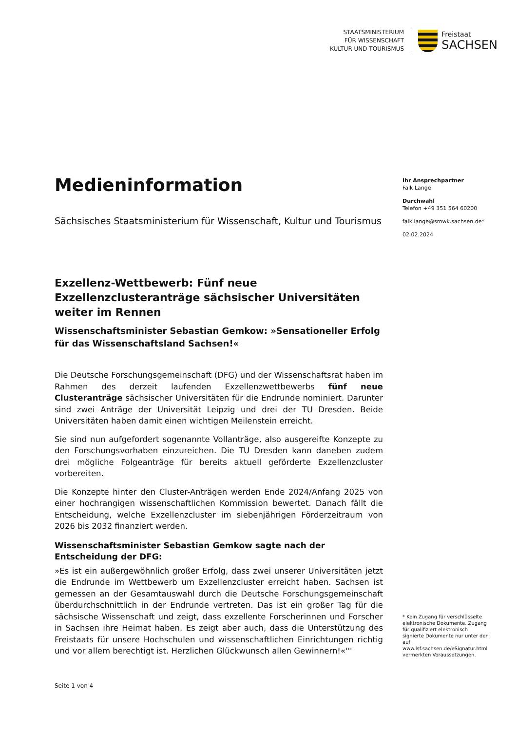STAATSMINISTERIUM
FÜR WISSENSCHAFT
KULTUR UND TOURISMUS
Freistaat
SACHSEN
Medieninformation
Sächsisches Staatsministerium für Wissenschaft, Kultur und Tourismus
Exzellenz-Wettbewerb: Fünf neue Exzellenzclusteranträge sächsischer Universitäten weiter im Rennen
Wissenschaftsminister Sebastian Gemkow: »Sensationeller Erfolg für das Wissenschaftsland Sachsen!«
Die Deutsche Forschungsgemeinschaft (DFG) und der Wissenschaftsrat haben im Rahmen des derzeit laufenden Exzellenzwettbewerbs fünf neue Clusteranträge sächsischer Universitäten für die Endrunde nominiert. Darunter sind zwei Anträge der Universität Leipzig und drei der TU Dresden. Beide Universitäten haben damit einen wichtigen Meilenstein erreicht.
Sie sind nun aufgefordert sogenannte Vollanträge, also ausgereifte Konzepte zu den Forschungsvorhaben einzureichen. Die TU Dresden kann daneben zudem drei mögliche Folgeanträge für bereits aktuell geförderte Exzellenzcluster vorbereiten.
Die Konzepte hinter den Cluster-Anträgen werden Ende 2024/Anfang 2025 von einer hochrangigen wissenschaftlichen Kommission bewertet. Danach fällt die Entscheidung, welche Exzellenzcluster im siebenjährigen Förderzeitraum von 2026 bis 2032 finanziert werden.
Wissenschaftsminister Sebastian Gemkow sagte nach der Entscheidung der DFG:
»Es ist ein außergewöhnlich großer Erfolg, dass zwei unserer Universitäten jetzt die Endrunde im Wettbewerb um Exzellenzcluster erreicht haben. Sachsen ist gemessen an der Gesamtauswahl durch die Deutsche Forschungsgemeinschaft überdurchschnittlich in der Endrunde vertreten. Das ist ein großer Tag für die sächsische Wissenschaft und zeigt, dass exzellente Forscherinnen und Forscher in Sachsen ihre Heimat haben. Es zeigt aber auch, dass die Unterstützung des Freistaats für unsere Hochschulen und wissenschaftlichen Einrichtungen richtig und vor allem berechtigt ist. Herzlichen Glückwunsch allen Gewinnern!«'''
Ihr Ansprechpartner
Falk Lange
Durchwahl
Telefon +49 351 564 60200
falk.lange@smwk.sachsen.de*
02.02.2024
* Kein Zugang für verschlüsselte elektronische Dokumente. Zugang für qualifiziert elektronisch signierte Dokumente nur unter den auf www.lsf.sachsen.de/eSignatur.html vermerkten Voraussetzungen.
Seite 1 von 4